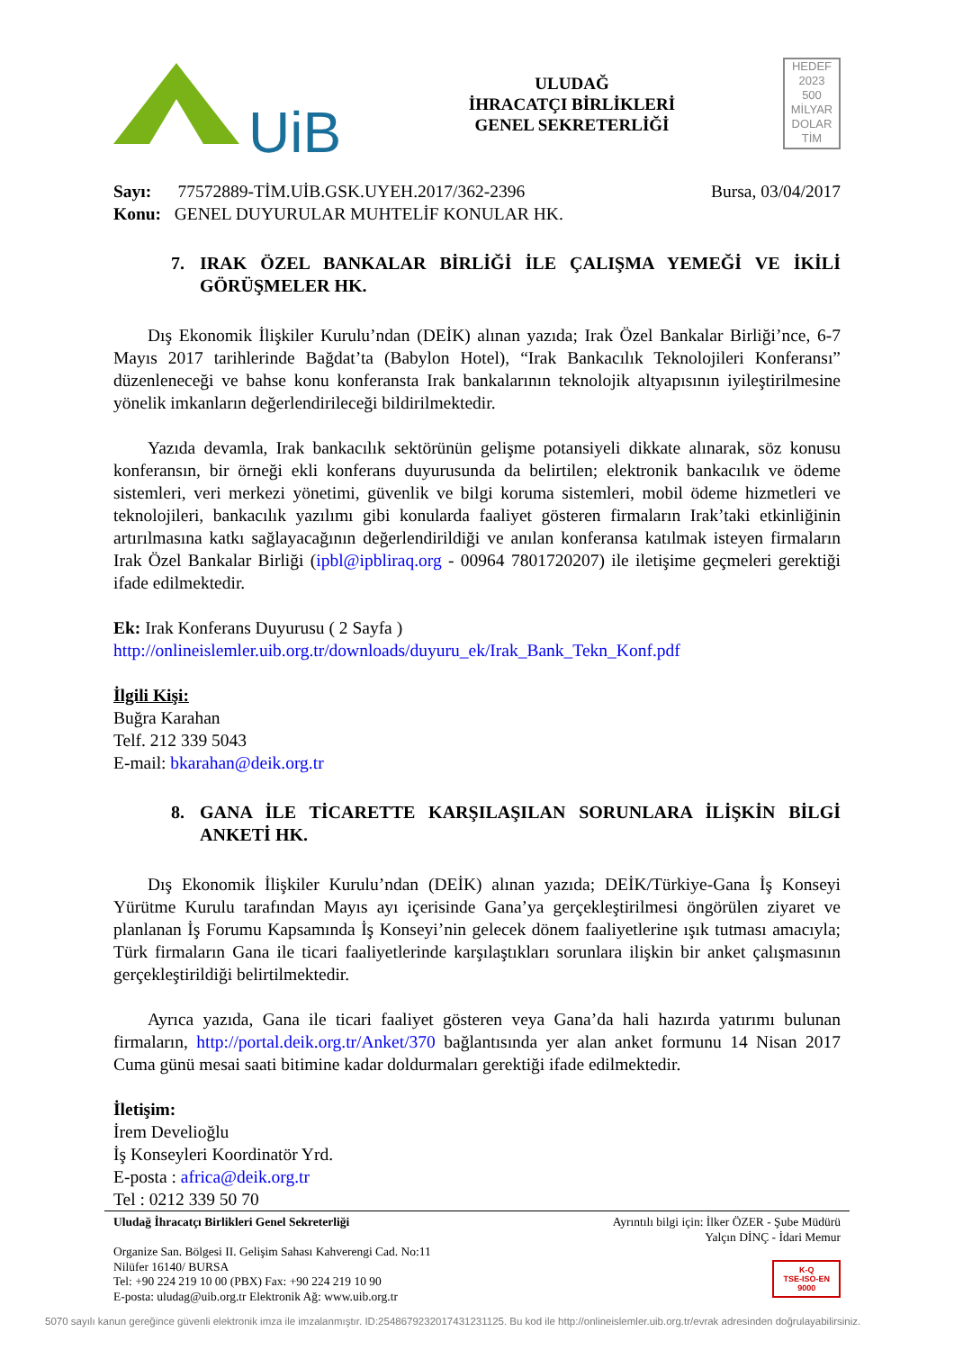UiB
ULUDAĞ
İHRACATÇI BİRLİKLERİ
GENEL SEKRETERLİĞİ
HEDEF
2023
500
MİLYAR
DOLAR
TİM
Sayı: 77572889-TİM.UİB.GSK.UYEH.2017/362-2396
Konu: GENEL DUYURULAR MUHTELİF KONULAR HK.
Bursa, 03/04/2017
7. IRAK ÖZEL BANKALAR BİRLİĞİ İLE ÇALIŞMA YEMEĞİ VE İKİLİ GÖRÜŞMELER HK.
Dış Ekonomik İlişkiler Kurulu’ndan (DEİK) alınan yazıda; Irak Özel Bankalar Birliği’nce, 6-7 Mayıs 2017 tarihlerinde Bağdat’ta (Babylon Hotel), “Irak Bankacılık Teknolojileri Konferansı” düzenleneceği ve bahse konu konferansta Irak bankalarının teknolojik altyapısının iyileştirilmesine yönelik imkanların değerlendirileceği bildirilmektedir.
Yazıda devamla, Irak bankacılık sektörünün gelişme potansiyeli dikkate alınarak, söz konusu konferansın, bir örneği ekli konferans duyurusunda da belirtilen; elektronik bankacılık ve ödeme sistemleri, veri merkezi yönetimi, güvenlik ve bilgi koruma sistemleri, mobil ödeme hizmetleri ve teknolojileri, bankacılık yazılımı gibi konularda faaliyet gösteren firmaların Irak’taki etkinliğinin artırılmasına katkı sağlayacağının değerlendirildiği ve anılan konferansa katılmak isteyen firmaların Irak Özel Bankalar Birliği (ipbl@ipbliraq.org - 00964 7801720207) ile iletişime geçmeleri gerektiği ifade edilmektedir.
Ek: Irak Konferans Duyurusu ( 2 Sayfa )
http://onlineislemler.uib.org.tr/downloads/duyuru_ek/Irak_Bank_Tekn_Konf.pdf
İlgili Kişi:
Buğra Karahan
Telf. 212 339 5043
E-mail: bkarahan@deik.org.tr
8. GANA İLE TİCARETTE KARŞILAŞILAN SORUNLARA İLİŞKİN BİLGİ ANKETİ HK.
Dış Ekonomik İlişkiler Kurulu’ndan (DEİK) alınan yazıda; DEİK/Türkiye-Gana İş Konseyi Yürütme Kurulu tarafından Mayıs ayı içerisinde Gana’ya gerçekleştirilmesi öngörülen ziyaret ve planlanan İş Forumu Kapsamında İş Konseyi’nin gelecek dönem faaliyetlerine ışık tutması amacıyla; Türk firmaların Gana ile ticari faaliyetlerinde karşılaştıkları sorunlara ilişkin bir anket çalışmasının gerçekleştirildiği belirtilmektedir.
Ayrıca yazıda, Gana ile ticari faaliyet gösteren veya Gana’da hali hazırda yatırımı bulunan firmaların, http://portal.deik.org.tr/Anket/370 bağlantısında yer alan anket formunu 14 Nisan 2017 Cuma günü mesai saati bitimine kadar doldurmaları gerektiği ifade edilmektedir.
İletişim:
İrem Develioğlu
İş Konseyleri Koordinatör Yrd.
E-posta : africa@deik.org.tr
Tel : 0212 339 50 70
Uludağ İhracatçı Birlikleri Genel Sekreterliği
Organize San. Bölgesi II. Gelişim Sahası Kahverengi Cad. No:11
Nilüfer 16140/ BURSA
Tel: +90 224 219 10 00 (PBX) Fax: +90 224 219 10 90
E-posta: uludag@uib.org.tr Elektronik Ağ: www.uib.org.tr
Ayrıntılı bilgi için: İlker ÖZER - Şube Müdürü
Yalçın DİNÇ - İdari Memur
K-Q
TSE-ISO-EN
9000
5070 sayılı kanun gereğince güvenli elektronik imza ile imzalanmıştır. ID:2548679232017431231125. Bu kod ile http://onlineislemler.uib.org.tr/evrak adresinden doğrulayabilirsiniz.